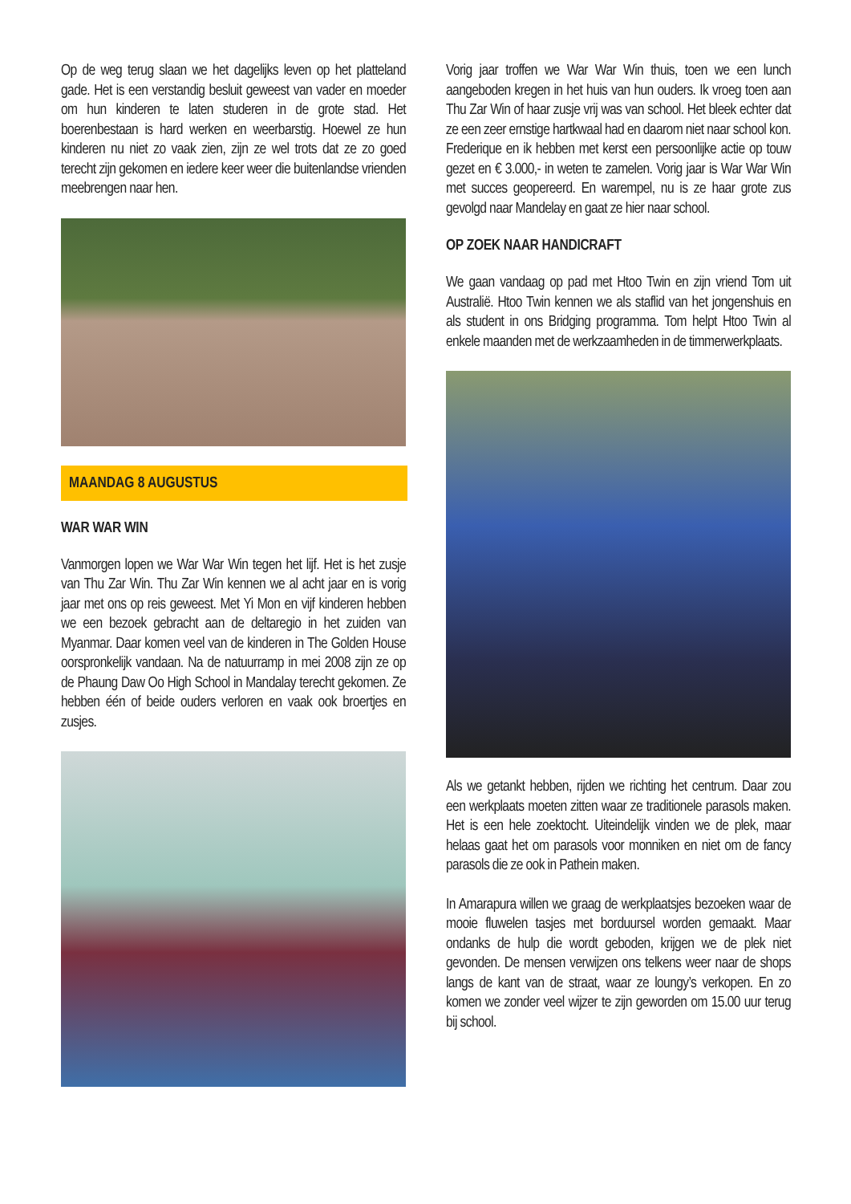Op de weg terug slaan we het dagelijks leven op het platteland gade. Het is een verstandig besluit geweest van vader en moeder om hun kinderen te laten studeren in de grote stad. Het boerenbestaan is hard werken en weerbarstig. Hoewel ze hun kinderen nu niet zo vaak zien, zijn ze wel trots dat ze zo goed terecht zijn gekomen en iedere keer weer die buitenlandse vrienden meebrengen naar hen.
MAANDAG 8 AUGUSTUS
WAR WAR WIN
Vanmorgen lopen we War War Win tegen het lijf. Het is het zusje van Thu Zar Win. Thu Zar Win kennen we al acht jaar en is vorig jaar met ons op reis geweest. Met Yi Mon en vijf kinderen hebben we een bezoek gebracht aan de deltaregio in het zuiden van Myanmar. Daar komen veel van de kinderen in The Golden House oorspronkelijk vandaan. Na de natuurramp in mei 2008 zijn ze op de Phaung Daw Oo High School in Mandalay terecht gekomen. Ze hebben één of beide ouders verloren en vaak ook broertjes en zusjes.
Vorig jaar troffen we War War Win thuis, toen we een lunch aangeboden kregen in het huis van hun ouders. Ik vroeg toen aan Thu Zar Win of haar zusje vrij was van school. Het bleek echter dat ze een zeer ernstige hartkwaal had en daarom niet naar school kon. Frederique en ik hebben met kerst een persoonlijke actie op touw gezet en € 3.000,- in weten te zamelen. Vorig jaar is War War Win met succes geopereerd. En warempel, nu is ze haar grote zus gevolgd naar Mandelay en gaat ze hier naar school.
OP ZOEK NAAR HANDICRAFT
We gaan vandaag op pad met Htoo Twin en zijn vriend Tom uit Australië. Htoo Twin kennen we als staflid van het jongenshuis en als student in ons Bridging programma. Tom helpt Htoo Twin al enkele maanden met de werkzaamheden in de timmerwerkplaats.
Als we getankt hebben, rijden we richting het centrum. Daar zou een werkplaats moeten zitten waar ze traditionele parasols maken. Het is een hele zoektocht. Uiteindelijk vinden we de plek, maar helaas gaat het om parasols voor monniken en niet om de fancy parasols die ze ook in Pathein maken.
In Amarapura willen we graag de werkplaatsjes bezoeken waar de mooie fluwelen tasjes met borduursel worden gemaakt. Maar ondanks de hulp die wordt geboden, krijgen we de plek niet gevonden. De mensen verwijzen ons telkens weer naar de shops langs de kant van de straat, waar ze loungy’s verkopen. En zo komen we zonder veel wijzer te zijn geworden om 15.00 uur terug bij school.